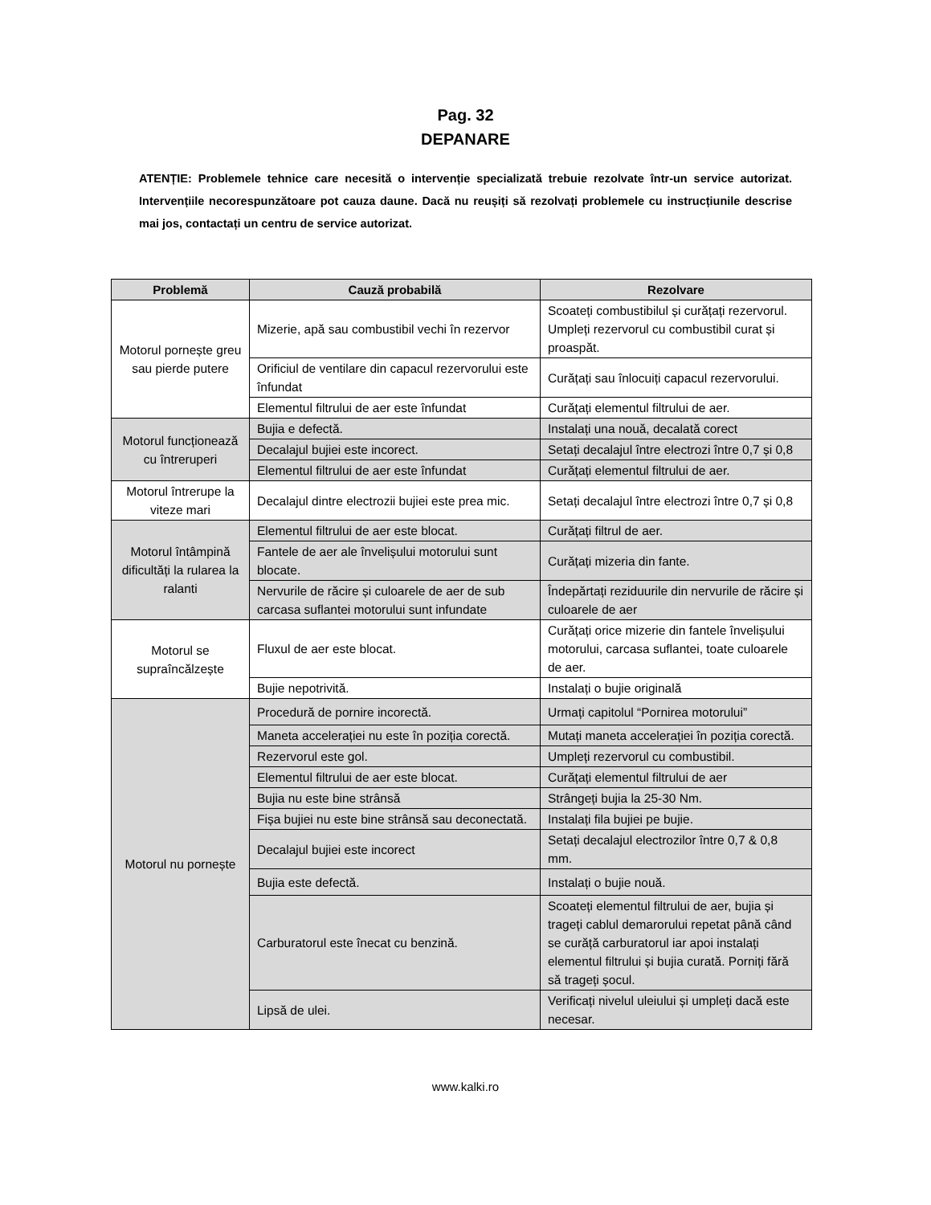Pag. 32
DEPANARE
ATENȚIE: Problemele tehnice care necesită o intervenție specializată trebuie rezolvate într-un service autorizat. Intervențiile necorespunzătoare pot cauza daune. Dacă nu reușiți să rezolvați problemele cu instrucțiunile descrise mai jos, contactați un centru de service autorizat.
| Problemă | Cauză probabilă | Rezolvare |
| --- | --- | --- |
| Motorul pornește greu sau pierde putere | Mizerie, apă sau combustibil vechi în rezervor | Scoateți combustibilul și curățați rezervorul. Umpleți rezervorul cu combustibil curat și proaspăt. |
| | Orificiul de ventilare din capacul rezervorului este înfundat | Curățați sau înlocuiți capacul rezervorului. |
| | Elementul filtrului de aer este înfundat | Curățați elementul filtrului de aer. |
| Motorul funcționează cu întreruperi | Bujia e defectă. | Instalați una nouă, decalată corect |
| | Decalajul bujiei este incorect. | Setați decalajul între electrozi între 0,7 și 0,8 |
| | Elementul filtrului de aer este înfundat | Curățați elementul filtrului de aer. |
| Motorul întrerupe la viteze mari | Decalajul dintre electrozii bujiei este prea mic. | Setați decalajul între electrozi între 0,7 și 0,8 |
| Motorul întâmpină dificultăți la rularea la ralanti | Elementul filtrului de aer este blocat. | Curățați filtrul de aer. |
| | Fantele de aer ale învelișului motorului sunt blocate. | Curățați mizeria din fante. |
| | Nervurile de răcire și culoarele de aer de sub carcasa suflantei motorului sunt infundate | Îndepărtați reziduurile din nervurile de răcire și culoarele de aer |
| Motorul se supraîncălzește | Fluxul de aer este blocat. | Curățați orice mizerie din fantele învelișului motorului, carcasa suflantei, toate culoarele de aer. |
| | Bujie nepotrivită. | Instalați o bujie originală |
| Motorul nu pornește | Procedură de pornire incorectă. | Urmați capitolul “Pornirea motorului” |
| | Maneta accelerației nu este în poziția corectă. | Mutați maneta accelerației în poziția corectă. |
| | Rezervorul este gol. | Umpleți rezervorul cu combustibil. |
| | Elementul filtrului de aer este blocat. | Curățați elementul filtrului de aer |
| | Bujia nu este bine strânsă | Strângeți bujia la 25-30 Nm. |
| | Fișa bujiei nu este bine strânsă sau deconectată. | Instalați fila bujiei pe bujie. |
| | Decalajul bujiei este incorect | Setați decalajul electrozilor între 0,7 & 0,8 mm. |
| | Bujia este defectă. | Instalați o bujie nouă. |
| | Carburatorul este înecat cu benzină. | Scoateți elementul filtrului de aer, bujia și trageți cablul demarorului repetat până când se curăță carburatorul iar apoi instalați elementul filtrului și bujia curată. Porniți fără să trageți șocul. |
| | Lipsă de ulei. | Verificați nivelul uleiului și umpleți dacă este necesar. |
www.kalki.ro